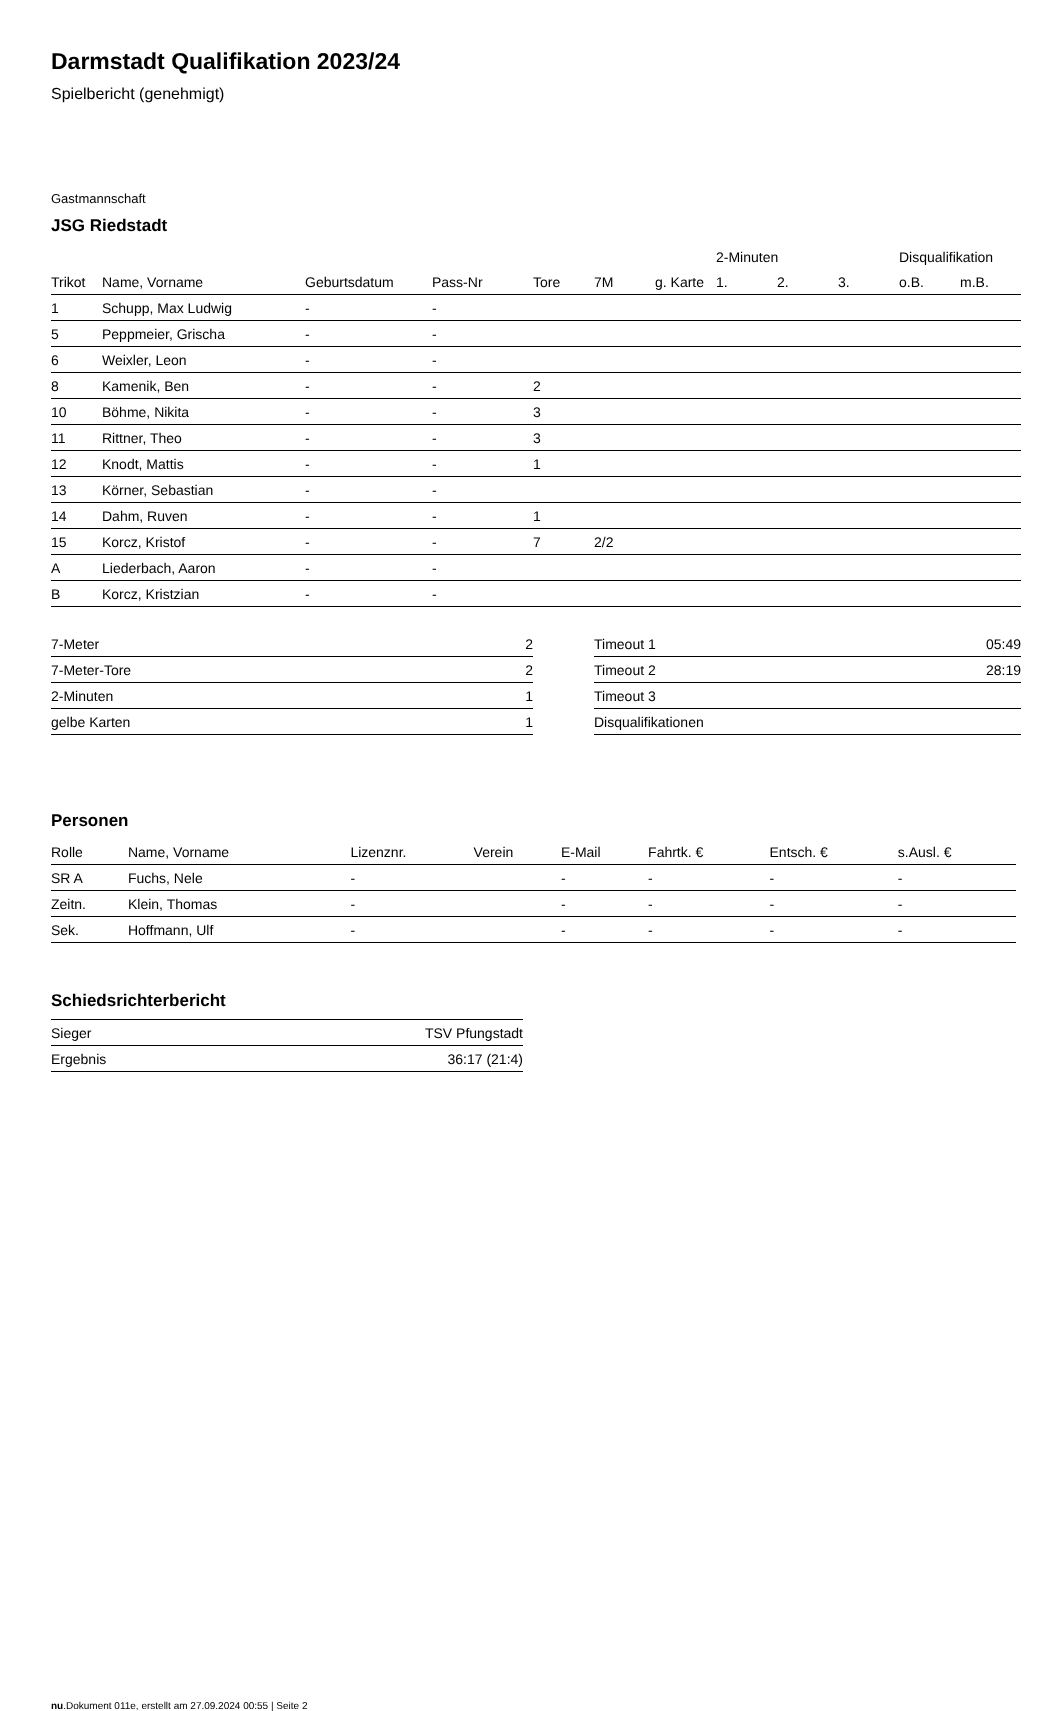Darmstadt Qualifikation 2023/24
Spielbericht (genehmigt)
Gastmannschaft
JSG Riedstadt
| | | | | | | | 2-Minuten | | | Disqualifikation | |
| --- | --- | --- | --- | --- | --- | --- | --- | --- | --- | --- | --- |
| Trikot | Name, Vorname | Geburtsdatum | Pass-Nr | Tore | 7M | g. Karte | 1. | 2. | 3. | o.B. | m.B. |
| 1 | Schupp, Max Ludwig | - | - | | | | | | | | |
| 5 | Peppmeier, Grischa | - | - | | | | | | | | |
| 6 | Weixler, Leon | - | - | | | | | | | | |
| 8 | Kamenik, Ben | - | - | 2 | | | | | | | |
| 10 | Böhme, Nikita | - | - | 3 | | | | | | | |
| 11 | Rittner, Theo | - | - | 3 | | | | | | | |
| 12 | Knodt, Mattis | - | - | 1 | | | | | | | |
| 13 | Körner, Sebastian | - | - | | | | | | | | |
| 14 | Dahm, Ruven | - | - | 1 | | | | | | | |
| 15 | Korcz, Kristof | - | - | 7 | 2/2 | | | | | | |
| A | Liederbach, Aaron | - | - | | | | | | | | |
| B | Korcz, Kristzian | - | - | | | | | | | | |
| 7-Meter | 2 |
| 7-Meter-Tore | 2 |
| 2-Minuten | 1 |
| gelbe Karten | 1 |
| Timeout 1 | 05:49 |
| Timeout 2 | 28:19 |
| Timeout 3 | |
| Disqualifikationen | |
Personen
| Rolle | Name, Vorname | Lizenznr. | Verein | E-Mail | Fahrtk. € | Entsch. € | s.Ausl. € |
| --- | --- | --- | --- | --- | --- | --- | --- |
| SR A | Fuchs, Nele | - | | - | - | - | - |
| Zeitn. | Klein, Thomas | - | | - | - | - | - |
| Sek. | Hoffmann, Ulf | - | | - | - | - | - |
Schiedsrichterbericht
| Sieger | TSV Pfungstadt |
| Ergebnis | 36:17 (21:4) |
nu.Dokument 011e, erstellt am 27.09.2024 00:55 | Seite 2